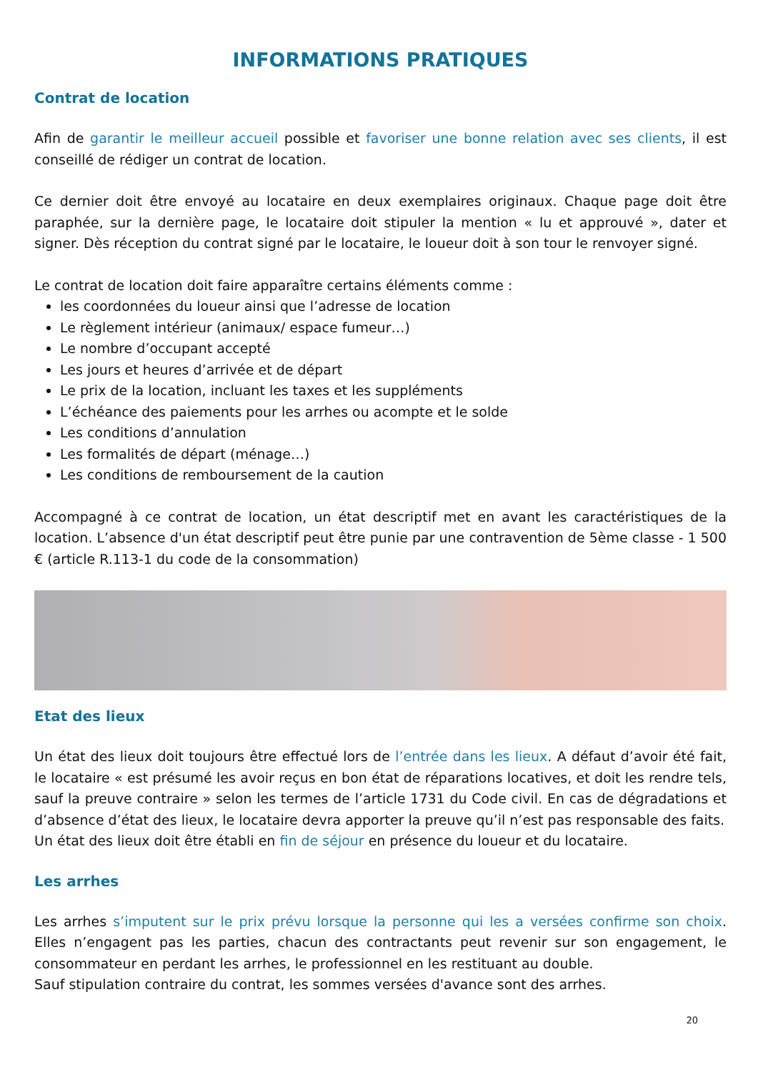INFORMATIONS PRATIQUES
Contrat de location
Afin de garantir le meilleur accueil possible et favoriser une bonne relation avec ses clients, il est conseillé de rédiger un contrat de location.
Ce dernier doit être envoyé au locataire en deux exemplaires originaux. Chaque page doit être paraphée, sur la dernière page, le locataire doit stipuler la mention « lu et approuvé », dater et signer. Dès réception du contrat signé par le locataire, le loueur doit à son tour le renvoyer signé.
Le contrat de location doit faire apparaître certains éléments comme :
les coordonnées du loueur ainsi que l’adresse de location
Le règlement intérieur (animaux/ espace fumeur…)
Le nombre d’occupant accepté
Les jours et heures d’arrivée et de départ
Le prix de la location, incluant les taxes et les suppléments
L’échéance des paiements pour les arrhes ou acompte et le solde
Les conditions d’annulation
Les formalités de départ (ménage…)
Les conditions de remboursement de la caution
Accompagné à ce contrat de location, un état descriptif met en avant les caractéristiques de la location. L’absence d'un état descriptif peut être punie par une contravention de 5ème classe - 1 500 € (article R.113-1 du code de la consommation)
Etat des lieux
Un état des lieux doit toujours être effectué lors de l’entrée dans les lieux. A défaut d’avoir été fait, le locataire « est présumé les avoir reçus en bon état de réparations locatives, et doit les rendre tels, sauf la preuve contraire » selon les termes de l’article 1731 du Code civil. En cas de dégradations et d’absence d’état des lieux, le locataire devra apporter la preuve qu’il n’est pas responsable des faits.
Un état des lieux doit être établi en fin de séjour en présence du loueur et du locataire.
Les arrhes
Les arrhes s’imputent sur le prix prévu lorsque la personne qui les a versées confirme son choix. Elles n’engagent pas les parties, chacun des contractants peut revenir sur son engagement, le consommateur en perdant les arrhes, le professionnel en les restituant au double.
Sauf stipulation contraire du contrat, les sommes versées d'avance sont des arrhes.
20